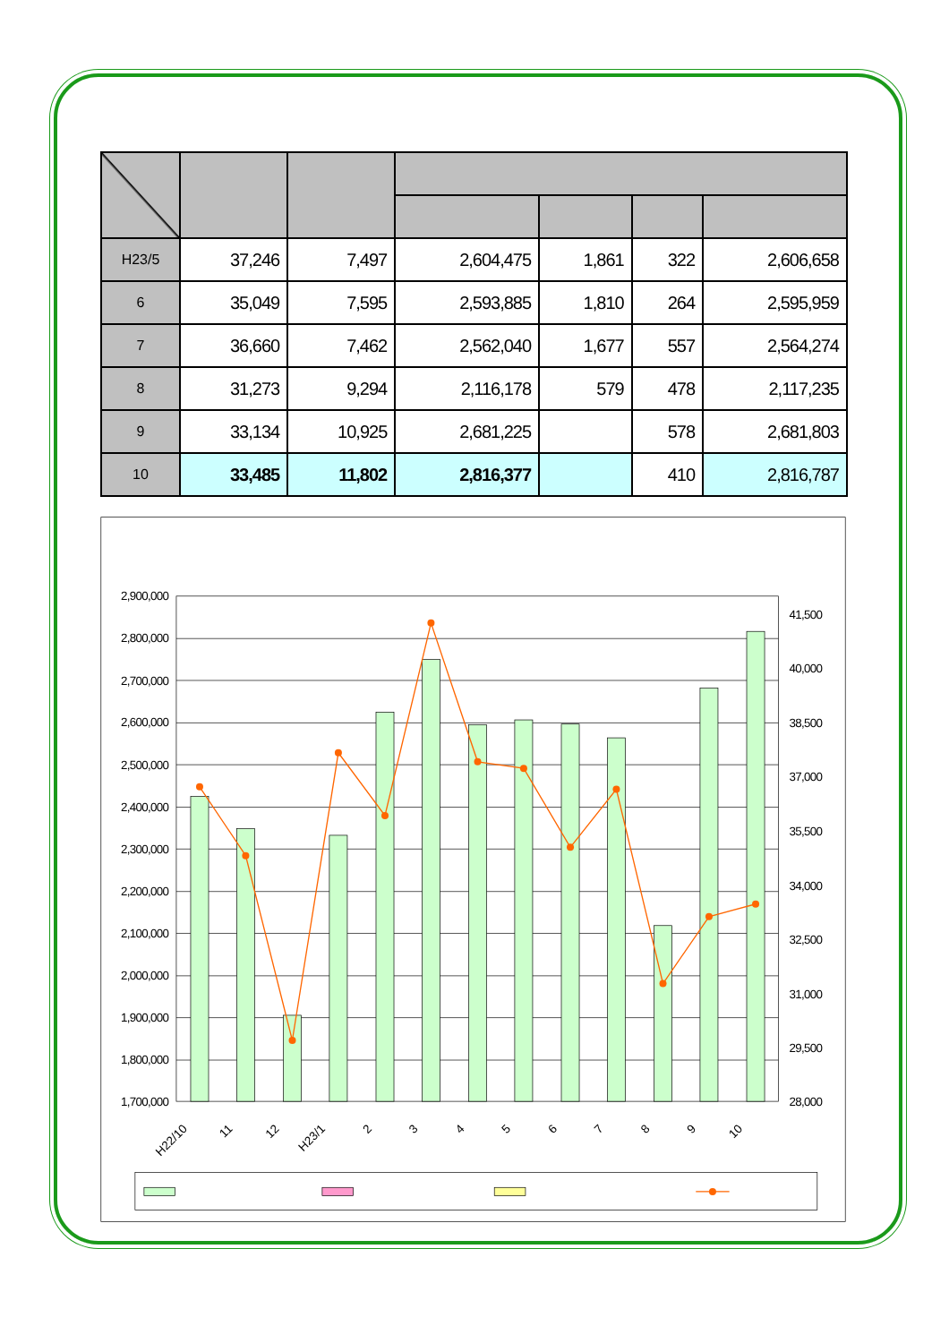| H23/5 | 37,246 | 7,497 | 2,604,475 | 1,861 | 322 | 2,606,658 |
| 6 | 35,049 | 7,595 | 2,593,885 | 1,810 | 264 | 2,595,959 |
| 7 | 36,660 | 7,462 | 2,562,040 | 1,677 | 557 | 2,564,274 |
| 8 | 31,273 | 9,294 | 2,116,178 | 579 | 478 | 2,117,235 |
| 9 | 33,134 | 10,925 | 2,681,225 | | 578 | 2,681,803 |
| 10 | 33,485 | 11,802 | 2,816,377 | | 410 | 2,816,787 |
2,900,000
2,800,000
2,700,000
2,600,000
2,500,000
2,400,000
2,300,000
2,200,000
2,100,000
2,000,000
1,900,000
1,800,000
1,700,000
41,500
40,000
38,500
37,000
35,500
34,000
32,500
31,000
29,500
28,000
H22/10
11
12
H23/1
2
3
4
5
6
7
8
9
10